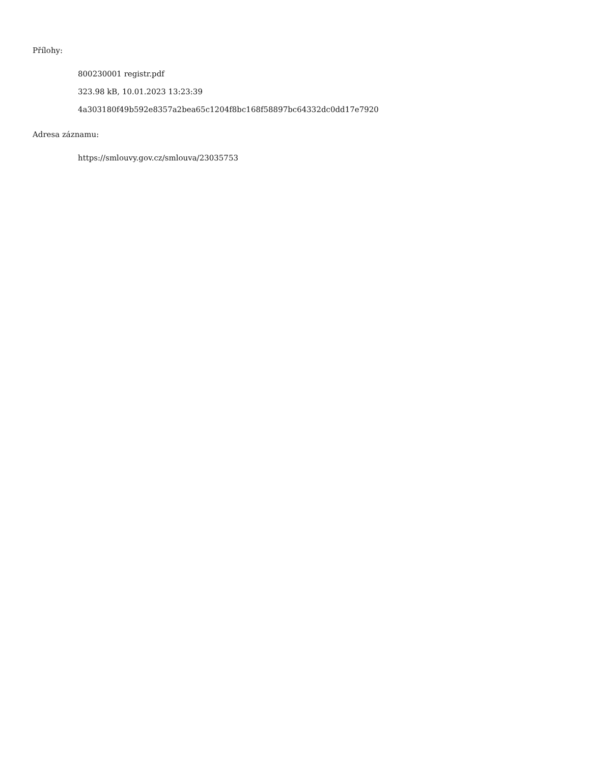Přílohy:
800230001 registr.pdf
323.98 kB, 10.01.2023 13:23:39
4a303180f49b592e8357a2bea65c1204f8bc168f58897bc64332dc0dd17e7920
Adresa záznamu:
https://smlouvy.gov.cz/smlouva/23035753